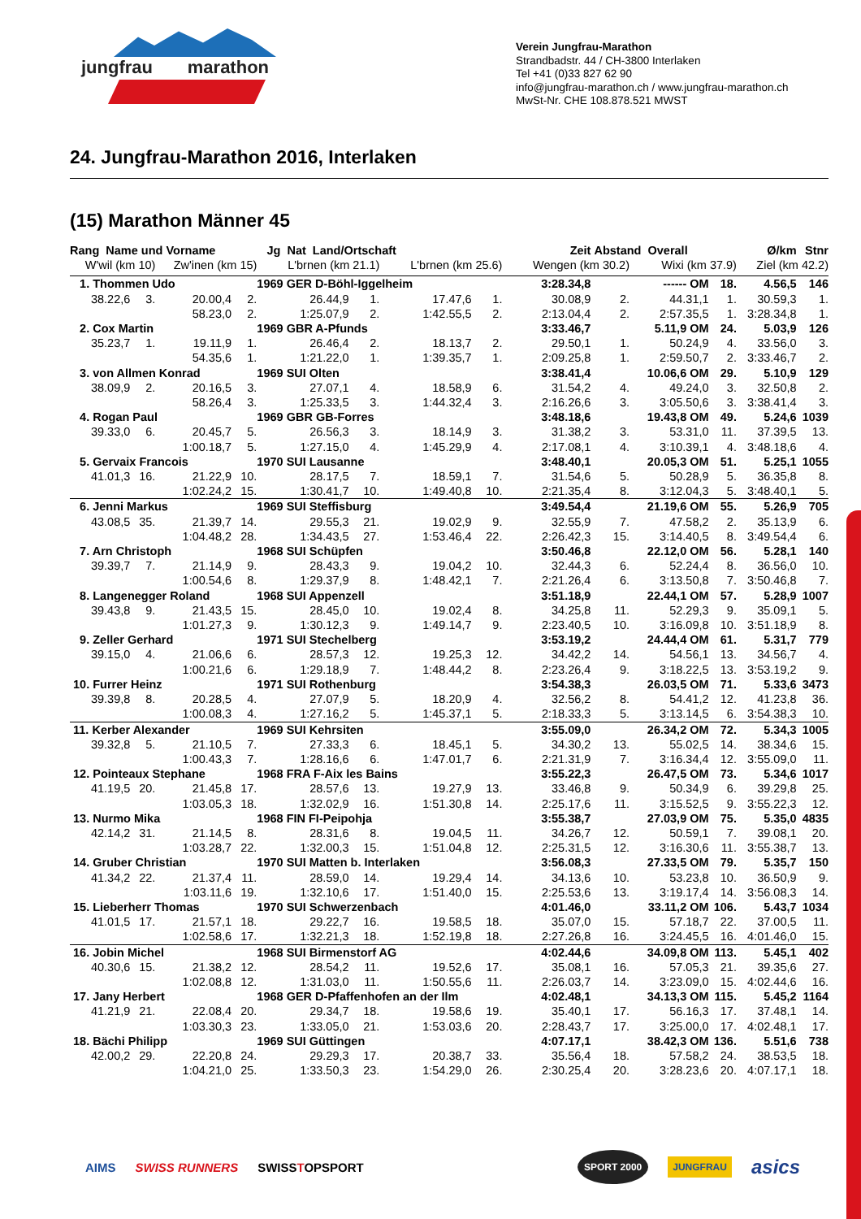jungfrau marathon
Verein Jungfrau-Marathon
Strandbadstr. 44 / CH-3800 Interlaken
Tel +41 (0)33 827 62 90
info@jungfrau-marathon.ch / www.jungfrau-marathon.ch
MwSt-Nr. CHE 108.878.521 MWST
24. Jungfrau-Marathon 2016, Interlaken
(15) Marathon Männer 45
| Rang Name und Vorname | | | | Jg Nat Land/Ortschaft | | | | Zeit | Abstand Overall | | | Ø/km | Stnr |
| --- | --- | --- | --- | --- | --- | --- | --- | --- | --- | --- | --- | --- | --- |
| W'wil (km 10) | | Zw'inen (km 15) | | L'brnen (km 21.1) | | L'brnen (km 25.6) | | Wengen (km 30.2) | | Wixi (km 37.9) | | Ziel (km 42.2) | |
| 1. Thommen Udo | | | | 1969 GER D-Böhl-Iggelheim | | | | 3:28.34,8 | ------ OM | | 18. | 4.56,5 | 146 |
| 38.22,6 | 3. | 20.00,4 | 2. | 26.44,9 | 1. | 17.47,6 | 1. | 30.08,9 | 2. | 44.31,1 | 1. | 30.59,3 | 1. |
| | | 58.23,0 | 2. | 1:25.07,9 | 2. | 1:42.55,5 | 2. | 2:13.04,4 | 2. | 2:57.35,5 | 1. | 3:28.34,8 | 1. |
| 2. Cox Martin | | | | 1969 GBR A-Pfunds | | | | 3:33.46,7 | 5.11,9 OM | | 24. | 5.03,9 | 126 |
| 35.23,7 | 1. | 19.11,9 | 1. | 26.46,4 | 2. | 18.13,7 | 2. | 29.50,1 | 1. | 50.24,9 | 4. | 33.56,0 | 3. |
| | | 54.35,6 | 1. | 1:21.22,0 | 1. | 1:39.35,7 | 1. | 2:09.25,8 | 1. | 2:59.50,7 | 2. | 3:33.46,7 | 2. |
| 3. von Allmen Konrad | | | | 1969 SUI Olten | | | | 3:38.41,4 | 10.06,6 OM | | 29. | 5.10,9 | 129 |
| 38.09,9 | 2. | 20.16,5 | 3. | 27.07,1 | 4. | 18.58,9 | 6. | 31.54,2 | 4. | 49.24,0 | 3. | 32.50,8 | 2. |
| | | 58.26,4 | 3. | 1:25.33,5 | 3. | 1:44.32,4 | 3. | 2:16.26,6 | 3. | 3:05.50,6 | 3. | 3:38.41,4 | 3. |
| 4. Rogan Paul | | | | 1969 GBR GB-Forres | | | | 3:48.18,6 | 19.43,8 OM | | 49. | 5.24,6 | 1039 |
| 39.33,0 | 6. | 20.45,7 | 5. | 26.56,3 | 3. | 18.14,9 | 3. | 31.38,2 | 3. | 53.31,0 | 11. | 37.39,5 | 13. |
| | | 1:00.18,7 | 5. | 1:27.15,0 | 4. | 1:45.29,9 | 4. | 2:17.08,1 | 4. | 3:10.39,1 | 4. | 3:48.18,6 | 4. |
| 5. Gervaix Francois | | | | 1970 SUI Lausanne | | | | 3:48.40,1 | 20.05,3 OM | | 51. | 5.25,1 | 1055 |
| 41.01,3 | 16. | 21.22,9 | 10. | 28.17,5 | 7. | 18.59,1 | 7. | 31.54,6 | 5. | 50.28,9 | 5. | 36.35,8 | 8. |
| | | 1:02.24,2 | 15. | 1:30.41,7 | 10. | 1:49.40,8 | 10. | 2:21.35,4 | 8. | 3:12.04,3 | 5. | 3:48.40,1 | 5. |
| 6. Jenni Markus | | | | 1969 SUI Steffisburg | | | | 3:49.54,4 | 21.19,6 OM | | 55. | 5.26,9 | 705 |
| 43.08,5 | 35. | 21.39,7 | 14. | 29.55,3 | 21. | 19.02,9 | 9. | 32.55,9 | 7. | 47.58,2 | 2. | 35.13,9 | 6. |
| | | 1:04.48,2 | 28. | 1:34.43,5 | 27. | 1:53.46,4 | 22. | 2:26.42,3 | 15. | 3:14.40,5 | 8. | 3:49.54,4 | 6. |
| 7. Arn Christoph | | | | 1968 SUI Schüpfen | | | | 3:50.46,8 | 22.12,0 OM | | 56. | 5.28,1 | 140 |
| 39.39,7 | 7. | 21.14,9 | 9. | 28.43,3 | 9. | 19.04,2 | 10. | 32.44,3 | 6. | 52.24,4 | 8. | 36.56,0 | 10. |
| | | 1:00.54,6 | 8. | 1:29.37,9 | 8. | 1:48.42,1 | 7. | 2:21.26,4 | 6. | 3:13.50,8 | 7. | 3:50.46,8 | 7. |
| 8. Langenegger Roland | | | | 1968 SUI Appenzell | | | | 3:51.18,9 | 22.44,1 OM | | 57. | 5.28,9 | 1007 |
| 39.43,8 | 9. | 21.43,5 | 15. | 28.45,0 | 10. | 19.02,4 | 8. | 34.25,8 | 11. | 52.29,3 | 9. | 35.09,1 | 5. |
| | | 1:01.27,3 | 9. | 1:30.12,3 | 9. | 1:49.14,7 | 9. | 2:23.40,5 | 10. | 3:16.09,8 | 10. | 3:51.18,9 | 8. |
| 9. Zeller Gerhard | | | | 1971 SUI Stechelberg | | | | 3:53.19,2 | 24.44,4 OM | | 61. | 5.31,7 | 779 |
| 39.15,0 | 4. | 21.06,6 | 6. | 28.57,3 | 12. | 19.25,3 | 12. | 34.42,2 | 14. | 54.56,1 | 13. | 34.56,7 | 4. |
| | | 1:00.21,6 | 6. | 1:29.18,9 | 7. | 1:48.44,2 | 8. | 2:23.26,4 | 9. | 3:18.22,5 | 13. | 3:53.19,2 | 9. |
| 10. Furrer Heinz | | | | 1971 SUI Rothenburg | | | | 3:54.38,3 | 26.03,5 OM | | 71. | 5.33,6 | 3473 |
| 39.39,8 | 8. | 20.28,5 | 4. | 27.07,9 | 5. | 18.20,9 | 4. | 32.56,2 | 8. | 54.41,2 | 12. | 41.23,8 | 36. |
| | | 1:00.08,3 | 4. | 1:27.16,2 | 5. | 1:45.37,1 | 5. | 2:18.33,3 | 5. | 3:13.14,5 | 6. | 3:54.38,3 | 10. |
| 11. Kerber Alexander | | | | 1969 SUI Kehrsiten | | | | 3:55.09,0 | 26.34,2 OM | | 72. | 5.34,3 | 1005 |
| 39.32,8 | 5. | 21.10,5 | 7. | 27.33,3 | 6. | 18.45,1 | 5. | 34.30,2 | 13. | 55.02,5 | 14. | 38.34,6 | 15. |
| | | 1:00.43,3 | 7. | 1:28.16,6 | 6. | 1:47.01,7 | 6. | 2:21.31,9 | 7. | 3:16.34,4 | 12. | 3:55.09,0 | 11. |
| 12. Pointeaux Stephane | | | | 1968 FRA F-Aix les Bains | | | | 3:55.22,3 | 26.47,5 OM | | 73. | 5.34,6 | 1017 |
| 41.19,5 | 20. | 21.45,8 | 17. | 28.57,6 | 13. | 19.27,9 | 13. | 33.46,8 | 9. | 50.34,9 | 6. | 39.29,8 | 25. |
| | | 1:03.05,3 | 18. | 1:32.02,9 | 16. | 1:51.30,8 | 14. | 2:25.17,6 | 11. | 3:15.52,5 | 9. | 3:55.22,3 | 12. |
| 13. Nurmo Mika | | | | 1968 FIN FI-Peipohja | | | | 3:55.38,7 | 27.03,9 OM | | 75. | 5.35,0 | 4835 |
| 42.14,2 | 31. | 21.14,5 | 8. | 28.31,6 | 8. | 19.04,5 | 11. | 34.26,7 | 12. | 50.59,1 | 7. | 39.08,1 | 20. |
| | | 1:03.28,7 | 22. | 1:32.00,3 | 15. | 1:51.04,8 | 12. | 2:25.31,5 | 12. | 3:16.30,6 | 11. | 3:55.38,7 | 13. |
| 14. Gruber Christian | | | | 1970 SUI Matten b. Interlaken | | | | 3:56.08,3 | 27.33,5 OM | | 79. | 5.35,7 | 150 |
| 41.34,2 | 22. | 21.37,4 | 11. | 28.59,0 | 14. | 19.29,4 | 14. | 34.13,6 | 10. | 53.23,8 | 10. | 36.50,9 | 9. |
| | | 1:03.11,6 | 19. | 1:32.10,6 | 17. | 1:51.40,0 | 15. | 2:25.53,6 | 13. | 3:19.17,4 | 14. | 3:56.08,3 | 14. |
| 15. Lieberherr Thomas | | | | 1970 SUI Schwerzenbach | | | | 4:01.46,0 | 33.11,2 OM | | 106. | 5.43,7 | 1034 |
| 41.01,5 | 17. | 21.57,1 | 18. | 29.22,7 | 16. | 19.58,5 | 18. | 35.07,0 | 15. | 57.18,7 | 22. | 37.00,5 | 11. |
| | | 1:02.58,6 | 17. | 1:32.21,3 | 18. | 1:52.19,8 | 18. | 2:27.26,8 | 16. | 3:24.45,5 | 16. | 4:01.46,0 | 15. |
| 16. Jobin Michel | | | | 1968 SUI Birmenstorf AG | | | | 4:02.44,6 | 34.09,8 OM | | 113. | 5.45,1 | 402 |
| 40.30,6 | 15. | 21.38,2 | 12. | 28.54,2 | 11. | 19.52,6 | 17. | 35.08,1 | 16. | 57.05,3 | 21. | 39.35,6 | 27. |
| | | 1:02.08,8 | 12. | 1:31.03,0 | 11. | 1:50.55,6 | 11. | 2:26.03,7 | 14. | 3:23.09,0 | 15. | 4:02.44,6 | 16. |
| 17. Jany Herbert | | | | 1968 GER D-Pfaffenhofen an der Ilm | | | | 4:02.48,1 | 34.13,3 OM | | 115. | 5.45,2 | 1164 |
| 41.21,9 | 21. | 22.08,4 | 20. | 29.34,7 | 18. | 19.58,6 | 19. | 35.40,1 | 17. | 56.16,3 | 17. | 37.48,1 | 14. |
| | | 1:03.30,3 | 23. | 1:33.05,0 | 21. | 1:53.03,6 | 20. | 2:28.43,7 | 17. | 3:25.00,0 | 17. | 4:02.48,1 | 17. |
| 18. Bächi Philipp | | | | 1969 SUI Güttingen | | | | 4:07.17,1 | 38.42,3 OM | | 136. | 5.51,6 | 738 |
| 42.00,2 | 29. | 22.20,8 | 24. | 29.29,3 | 17. | 20.38,7 | 33. | 35.56,4 | 18. | 57.58,2 | 24. | 38.53,5 | 18. |
| | | 1:04.21,0 | 25. | 1:33.50,3 | 23. | 1:54.29,0 | 26. | 2:30.25,4 | 20. | 3:28.23,6 | 20. | 4:07.17,1 | 18. |
AIMS SWISS RUNNERS SWISSTOPSPORT SPORT 2000 JUNGFRAU asics